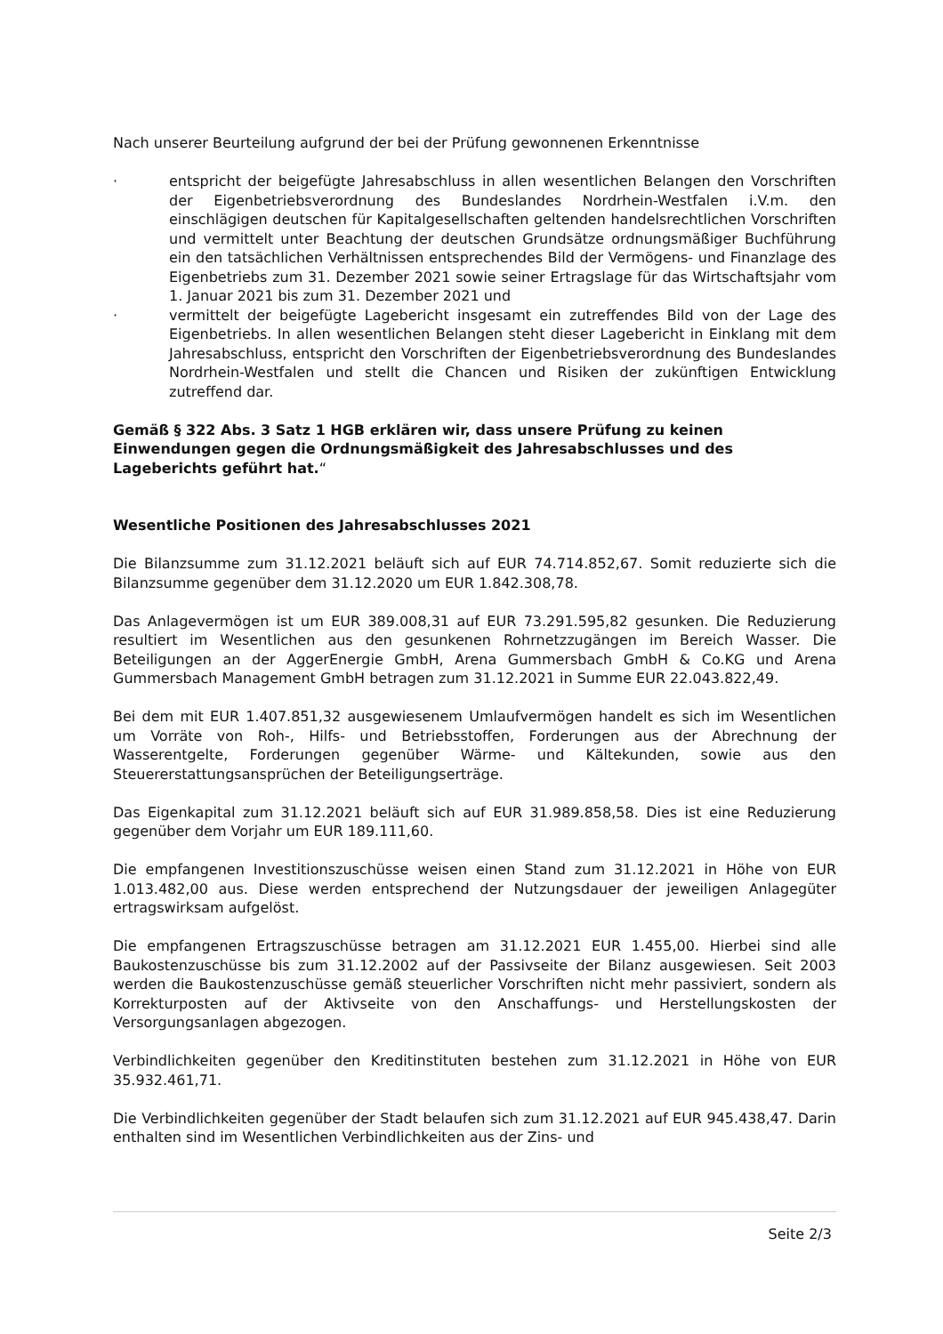Nach unserer Beurteilung aufgrund der bei der Prüfung gewonnenen Erkenntnisse
· entspricht der beigefügte Jahresabschluss in allen wesentlichen Belangen den Vorschriften der Eigenbetriebsverordnung des Bundeslandes Nordrhein-Westfalen i.V.m. den einschlägigen deutschen für Kapitalgesellschaften geltenden handelsrechtlichen Vorschriften und vermittelt unter Beachtung der deutschen Grundsätze ordnungsmäßiger Buchführung ein den tatsächlichen Verhältnissen entsprechendes Bild der Vermögens- und Finanzlage des Eigenbetriebs zum 31. Dezember 2021 sowie seiner Ertragslage für das Wirtschaftsjahr vom 1. Januar 2021 bis zum 31. Dezember 2021 und
· vermittelt der beigefügte Lagebericht insgesamt ein zutreffendes Bild von der Lage des Eigenbetriebs. In allen wesentlichen Belangen steht dieser Lagebericht in Einklang mit dem Jahresabschluss, entspricht den Vorschriften der Eigenbetriebsverordnung des Bundeslandes Nordrhein-Westfalen und stellt die Chancen und Risiken der zukünftigen Entwicklung zutreffend dar.
Gemäß § 322 Abs. 3 Satz 1 HGB erklären wir, dass unsere Prüfung zu keinen Einwendungen gegen die Ordnungsmäßigkeit des Jahresabschlusses und des Lageberichts geführt hat.“
Wesentliche Positionen des Jahresabschlusses 2021
Die Bilanzsumme zum 31.12.2021 beläuft sich auf EUR 74.714.852,67. Somit reduzierte sich die Bilanzsumme gegenüber dem 31.12.2020 um EUR 1.842.308,78.
Das Anlagevermögen ist um EUR 389.008,31 auf EUR 73.291.595,82 gesunken. Die Reduzierung resultiert im Wesentlichen aus den gesunkenen Rohrnetzzugängen im Bereich Wasser. Die Beteiligungen an der AggerEnergie GmbH, Arena Gummersbach GmbH & Co.KG und Arena Gummersbach Management GmbH betragen zum 31.12.2021 in Summe EUR 22.043.822,49.
Bei dem mit EUR 1.407.851,32 ausgewiesenem Umlaufvermögen handelt es sich im Wesentlichen um Vorräte von Roh-, Hilfs- und Betriebsstoffen, Forderungen aus der Abrechnung der Wasserentgelte, Forderungen gegenüber Wärme- und Kältekunden, sowie aus den Steuererstattungsansprüchen der Beteiligungserträge.
Das Eigenkapital zum 31.12.2021 beläuft sich auf EUR 31.989.858,58. Dies ist eine Reduzierung gegenüber dem Vorjahr um EUR 189.111,60.
Die empfangenen Investitionszuschüsse weisen einen Stand zum 31.12.2021 in Höhe von EUR 1.013.482,00 aus. Diese werden entsprechend der Nutzungsdauer der jeweiligen Anlagegüter ertragswirksam aufgelöst.
Die empfangenen Ertragszuschüsse betragen am 31.12.2021 EUR 1.455,00. Hierbei sind alle Baukostenzuschüsse bis zum 31.12.2002 auf der Passivseite der Bilanz ausgewiesen. Seit 2003 werden die Baukostenzuschüsse gemäß steuerlicher Vorschriften nicht mehr passiviert, sondern als Korrekturposten auf der Aktivseite von den Anschaffungs- und Herstellungskosten der Versorgungsanlagen abgezogen.
Verbindlichkeiten gegenüber den Kreditinstituten bestehen zum 31.12.2021 in Höhe von EUR 35.932.461,71.
Die Verbindlichkeiten gegenüber der Stadt belaufen sich zum 31.12.2021 auf EUR 945.438,47. Darin enthalten sind im Wesentlichen Verbindlichkeiten aus der Zins- und
Seite 2/3